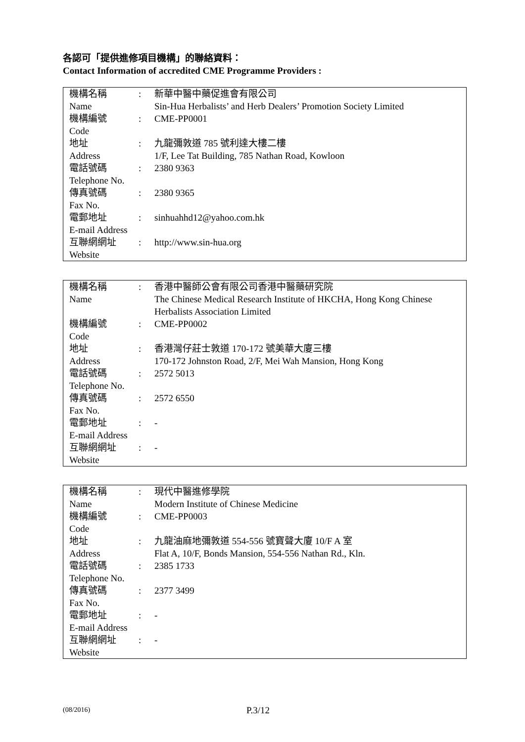各認可「提供進修項目機構」的聯絡資料：
Contact Information of accredited CME Programme Providers :
| 機構名稱 Name | : | 新華中醫中藥促進會有限公司 Sin-Hua Herbalists’ and Herb Dealers’ Promotion Society Limited |
| 機構編號 Code | : | CME-PP0001 |
| 地址 Address | : | 九龍彌敦道 785 號利達大樓二樓 1/F, Lee Tat Building, 785 Nathan Road, Kowloon |
| 電話號碼 Telephone No. | : | 2380 9363 |
| 傳真號碼 Fax No. | : | 2380 9365 |
| 電郵地址 E-mail Address | : | sinhuahhd12@yahoo.com.hk |
| 互聯網網址 Website | : | http://www.sin-hua.org |
| 機構名稱 Name | : | 香港中醫師公會有限公司香港中醫藥研究院 The Chinese Medical Research Institute of HKCHA, Hong Kong Chinese Herbalists Association Limited |
| 機構編號 Code | : | CME-PP0002 |
| 地址 Address | : | 香港灣仔莊士敦道 170-172 號美華大廈三樓 170-172 Johnston Road, 2/F, Mei Wah Mansion, Hong Kong |
| 電話號碼 Telephone No. | : | 2572 5013 |
| 傳真號碼 Fax No. | : | 2572 6550 |
| 電郵地址 E-mail Address | : | - |
| 互聯網網址 Website | : | - |
| 機構名稱 Name | : | 現代中醫進修學院 Modern Institute of Chinese Medicine |
| 機構編號 Code | : | CME-PP0003 |
| 地址 Address | : | 九龍油麻地彌敦道 554-556 號寶聲大廈 10/F A 室 Flat A, 10/F, Bonds Mansion, 554-556 Nathan Rd., Kln. |
| 電話號碼 Telephone No. | : | 2385 1733 |
| 傳真號碼 Fax No. | : | 2377 3499 |
| 電郵地址 E-mail Address | : | - |
| 互聯網網址 Website | : | - |
(08/2016) P.3/12